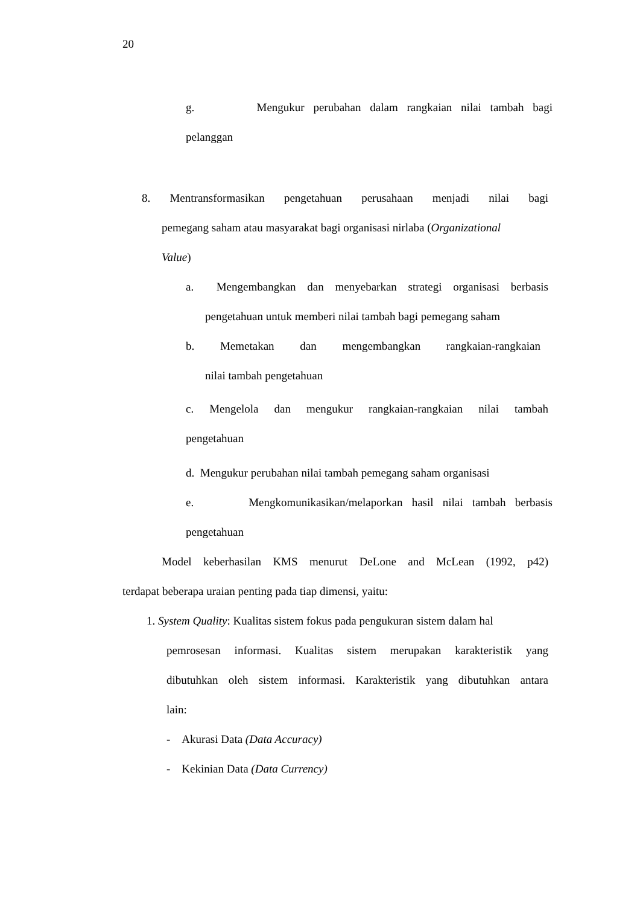20
g. Mengukur perubahan dalam rangkaian nilai tambah bagi
pelanggan
8. Mentransformasikan pengetahuan perusahaan menjadi nilai bagi
pemegang saham atau masyarakat bagi organisasi nirlaba (Organizational
Value)
a. Mengembangkan dan menyebarkan strategi organisasi berbasis
pengetahuan untuk memberi nilai tambah bagi pemegang saham
b. Memetakan dan mengembangkan rangkaian-rangkaian
nilai tambah pengetahuan
c. Mengelola dan mengukur rangkaian-rangkaian nilai tambah
pengetahuan
d. Mengukur perubahan nilai tambah pemegang saham organisasi
e. Mengkomunikasikan/melaporkan hasil nilai tambah berbasis
pengetahuan
Model keberhasilan KMS menurut DeLone and McLean (1992, p42)
terdapat beberapa uraian penting pada tiap dimensi, yaitu:
1. System Quality: Kualitas sistem fokus pada pengukuran sistem dalam hal
pemrosesan informasi. Kualitas sistem merupakan karakteristik yang
dibutuhkan oleh sistem informasi. Karakteristik yang dibutuhkan antara
lain:
- Akurasi Data (Data Accuracy)
- Kekinian Data (Data Currency)